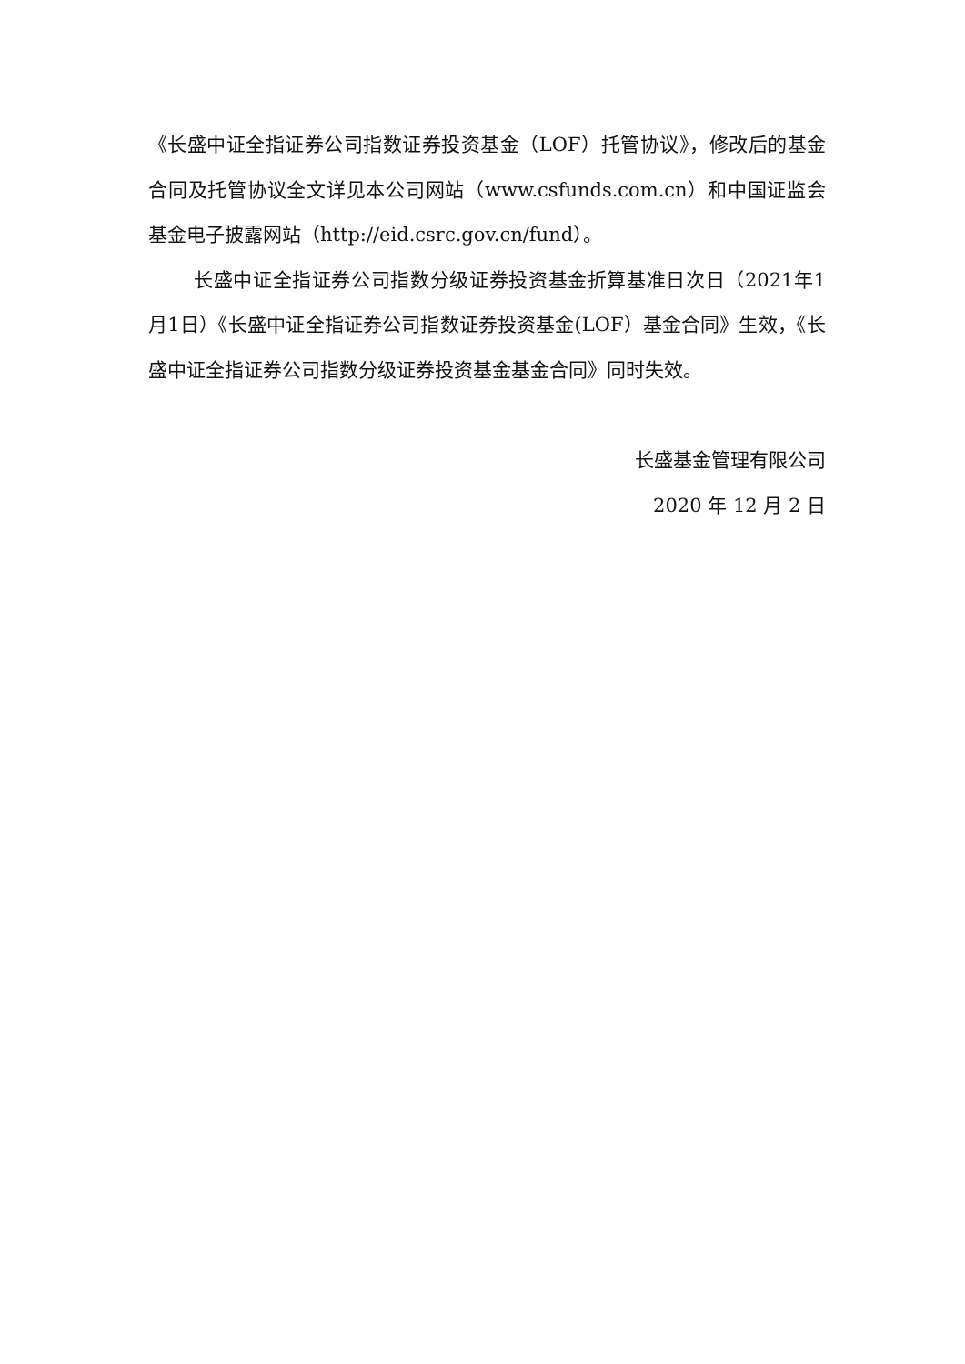《长盛中证全指证券公司指数证券投资基金（LOF）托管协议》，修改后的基金合同及托管协议全文详见本公司网站（www.csfunds.com.cn）和中国证监会基金电子披露网站（http://eid.csrc.gov.cn/fund）。
长盛中证全指证券公司指数分级证券投资基金折算基准日次日（2021年1月1日）《长盛中证全指证券公司指数证券投资基金(LOF）基金合同》生效，《长盛中证全指证券公司指数分级证券投资基金基金合同》同时失效。
长盛基金管理有限公司
2020 年 12 月 2 日